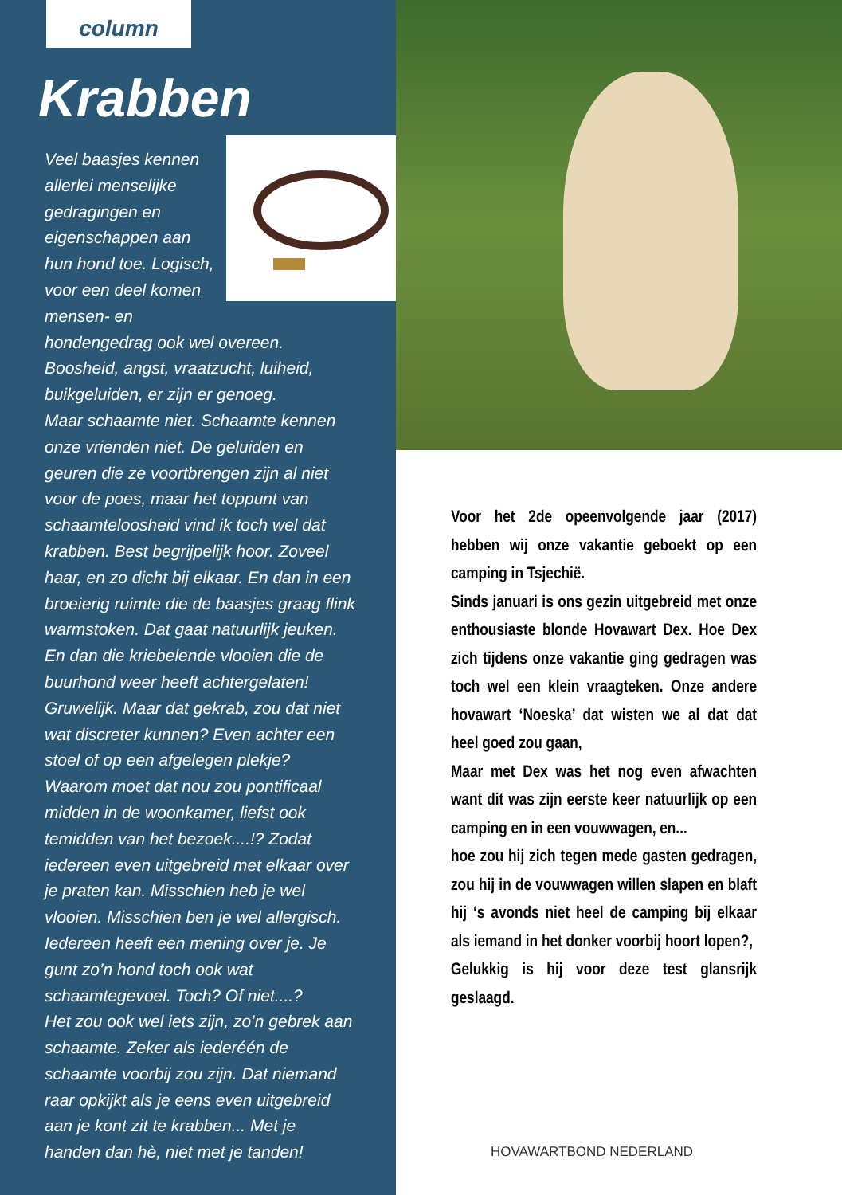column
Krabben
Veel baasjes kennen allerlei menselijke gedragingen en eigenschappen aan hun hond toe. Logisch, voor een deel komen mensen- en hondengedrag ook wel overeen. Boosheid, angst, vraatzucht, luiheid, buikgeluiden, er zijn er genoeg.
Maar schaamte niet. Schaamte kennen onze vrienden niet. De geluiden en geuren die ze voortbrengen zijn al niet voor de poes, maar het toppunt van schaamteloosheid vind ik toch wel dat krabben. Best begrijpelijk hoor. Zoveel haar, en zo dicht bij elkaar. En dan in een broeierig ruimte die de baasjes graag flink warmstoken. Dat gaat natuurlijk jeuken.
En dan die kriebelende vlooien die de buurhond weer heeft achtergelaten! Gruwelijk. Maar dat gekrab, zou dat niet wat discreter kunnen? Even achter een stoel of op een afgelegen plekje? Waarom moet dat nou zou pontificaal midden in de woonkamer, liefst ook temidden van het bezoek....!? Zodat iedereen even uitgebreid met elkaar over je praten kan. Misschien heb je wel vlooien. Misschien ben je wel allergisch. Iedereen heeft een mening over je. Je gunt zo’n hond toch ook wat schaamtegevoel. Toch? Of niet....?
Het zou ook wel iets zijn, zo’n gebrek aan schaamte. Zeker als iederéén de schaamte voorbij zou zijn. Dat niemand raar opkijkt als je eens even uitgebreid aan je kont zit te krabben... Met je handen dan hè, niet met je tanden!
Voor het 2de opeenvolgende jaar (2017) hebben wij onze vakantie geboekt op een camping in Tsjechië.
Sinds januari is ons gezin uitgebreid met onze enthousiaste blonde Hovawart Dex. Hoe Dex zich tijdens onze vakantie ging gedragen was toch wel een klein vraagteken. Onze andere hovawart ‘Noeska’ dat wisten we al dat dat heel goed zou gaan,
Maar met Dex was het nog even afwachten want dit was zijn eerste keer natuurlijk op een camping en in een vouwwagen, en...
hoe zou hij zich tegen mede gasten gedragen, zou hij in de vouwwagen willen slapen en blaft hij ‘s avonds niet heel de camping bij elkaar als iemand in het donker voorbij hoort lopen?,
Gelukkig is hij voor deze test glansrijk geslaagd.
HOVAWARTBOND NEDERLAND